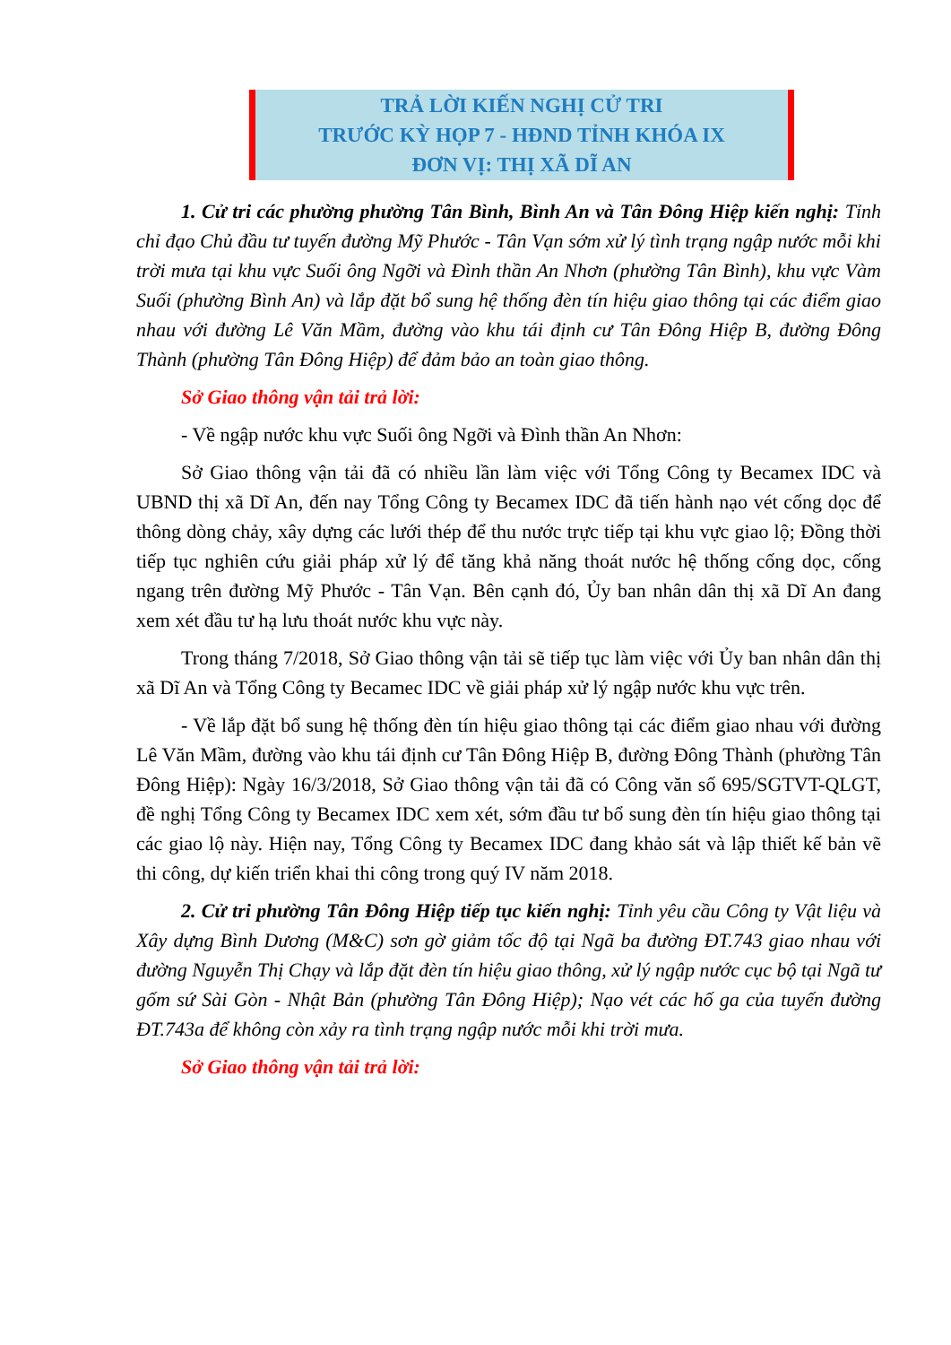TRẢ LỜI KIẾN NGHỊ CỬ TRI
TRƯỚC KỲ HỌP 7 - HĐND TỈNH KHÓA IX
ĐƠN VỊ: THỊ XÃ DĨ AN
1. Cử tri các phường phường Tân Bình, Bình An và Tân Đông Hiệp kiến nghị: Tỉnh chỉ đạo Chủ đầu tư tuyến đường Mỹ Phước - Tân Vạn sớm xử lý tình trạng ngập nước mỗi khi trời mưa tại khu vực Suối ông Ngỡi và Đình thần An Nhơn (phường Tân Bình), khu vực Vàm Suối (phường Bình An) và lắp đặt bổ sung hệ thống đèn tín hiệu giao thông tại các điểm giao nhau với đường Lê Văn Mầm, đường vào khu tái định cư Tân Đông Hiệp B, đường Đông Thành (phường Tân Đông Hiệp) để đảm bảo an toàn giao thông.
Sở Giao thông vận tải trả lời:
- Về ngập nước khu vực Suối ông Ngỡi và Đình thần An Nhơn:
Sở Giao thông vận tải đã có nhiều lần làm việc với Tổng Công ty Becamex IDC và UBND thị xã Dĩ An, đến nay Tổng Công ty Becamex IDC đã tiến hành nạo vét cống dọc để thông dòng chảy, xây dựng các lưới thép để thu nước trực tiếp tại khu vực giao lộ; Đồng thời tiếp tục nghiên cứu giải pháp xử lý để tăng khả năng thoát nước hệ thống cống dọc, cống ngang trên đường Mỹ Phước - Tân Vạn. Bên cạnh đó, Ủy ban nhân dân thị xã Dĩ An đang xem xét đầu tư hạ lưu thoát nước khu vực này.
Trong tháng 7/2018, Sở Giao thông vận tải sẽ tiếp tục làm việc với Ủy ban nhân dân thị xã Dĩ An và Tổng Công ty Becamec IDC về giải pháp xử lý ngập nước khu vực trên.
- Về lắp đặt bổ sung hệ thống đèn tín hiệu giao thông tại các điểm giao nhau với đường Lê Văn Mầm, đường vào khu tái định cư Tân Đông Hiệp B, đường Đông Thành (phường Tân Đông Hiệp): Ngày 16/3/2018, Sở Giao thông vận tải đã có Công văn số 695/SGTVT-QLGT, đề nghị Tổng Công ty Becamex IDC xem xét, sớm đầu tư bổ sung đèn tín hiệu giao thông tại các giao lộ này. Hiện nay, Tổng Công ty Becamex IDC đang khảo sát và lập thiết kế bản vẽ thi công, dự kiến triển khai thi công trong quý IV năm 2018.
2. Cử tri phường Tân Đông Hiệp tiếp tục kiến nghị: Tỉnh yêu cầu Công ty Vật liệu và Xây dựng Bình Dương (M&C) sơn gờ giảm tốc độ tại Ngã ba đường ĐT.743 giao nhau với đường Nguyễn Thị Chạy và lắp đặt đèn tín hiệu giao thông, xử lý ngập nước cục bộ tại Ngã tư gốm sứ Sài Gòn - Nhật Bản (phường Tân Đông Hiệp); Nạo vét các hố ga của tuyến đường ĐT.743a để không còn xảy ra tình trạng ngập nước mỗi khi trời mưa.
Sở Giao thông vận tải trả lời: